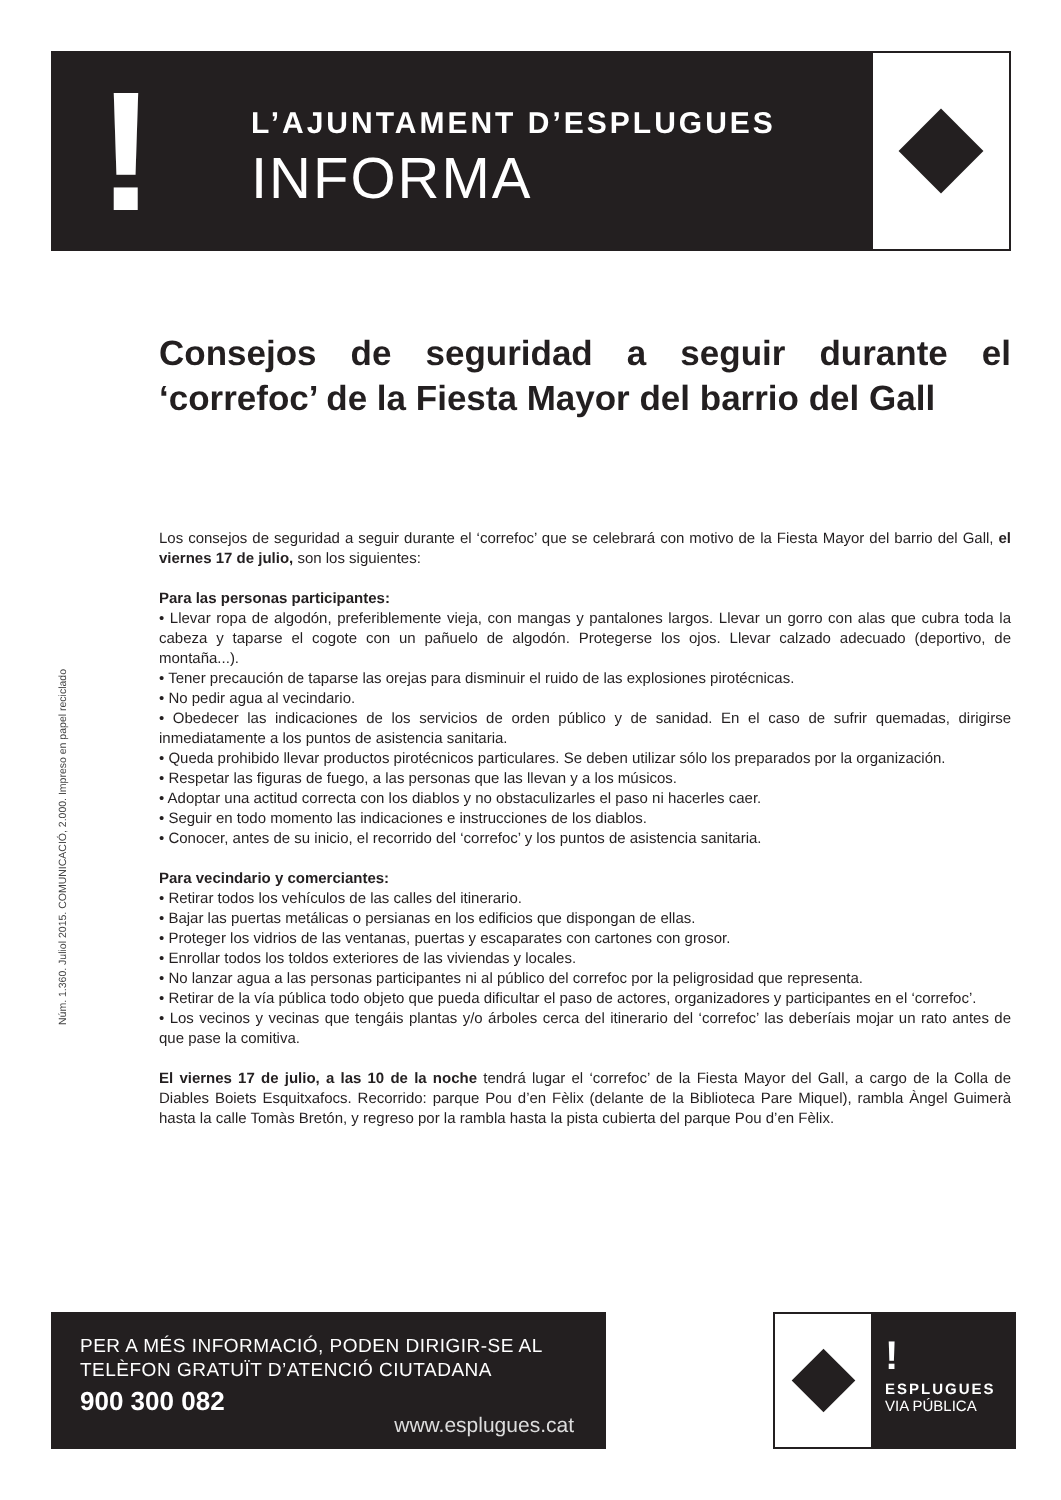!
L’AJUNTAMENT D’ESPLUGUES
INFORMA
Consejos de seguridad a seguir durante el ‘correfoc’ de la Fiesta Mayor del barrio del Gall
Núm. 1.360. Juliol 2015. COMUNICACIÓ, 2.000. Impreso en papel reciclado
Los consejos de seguridad a seguir durante el ‘correfoc’ que se celebrará con motivo de la Fiesta Mayor del barrio del Gall, el viernes 17 de julio, son los siguientes:
Para las personas participantes:
• Llevar ropa de algodón, preferiblemente vieja, con mangas y pantalones largos. Llevar un gorro con alas que cubra toda la cabeza y taparse el cogote con un pañuelo de algodón. Protegerse los ojos. Llevar calzado adecuado (deportivo, de montaña...).
• Tener precaución de taparse las orejas para disminuir el ruido de las explosiones pirotécnicas.
• No pedir agua al vecindario.
• Obedecer las indicaciones de los servicios de orden público y de sanidad. En el caso de sufrir quemadas, dirigirse inmediatamente a los puntos de asistencia sanitaria.
• Queda prohibido llevar productos pirotécnicos particulares. Se deben utilizar sólo los preparados por la organización.
• Respetar las figuras de fuego, a las personas que las llevan y a los músicos.
• Adoptar una actitud correcta con los diablos y no obstaculizarles el paso ni hacerles caer.
• Seguir en todo momento las indicaciones e instrucciones de los diablos.
• Conocer, antes de su inicio, el recorrido del ‘correfoc’ y los puntos de asistencia sanitaria.
Para vecindario y comerciantes:
• Retirar todos los vehículos de las calles del itinerario.
• Bajar las puertas metálicas o persianas en los edificios que dispongan de ellas.
• Proteger los vidrios de las ventanas, puertas y escaparates con cartones con grosor.
• Enrollar todos los toldos exteriores de las viviendas y locales.
• No lanzar agua a las personas participantes ni al público del correfoc por la peligrosidad que representa.
• Retirar de la vía pública todo objeto que pueda dificultar el paso de actores, organizadores y participantes en el ‘correfoc’.
• Los vecinos y vecinas que tengáis plantas y/o árboles cerca del itinerario del ‘correfoc’ las deberíais mojar un rato antes de que pase la comitiva.
El viernes 17 de julio, a las 10 de la noche tendrá lugar el ‘correfoc’ de la Fiesta Mayor del Gall, a cargo de la Colla de Diables Boiets Esquitxafocs. Recorrido: parque Pou d’en Fèlix (delante de la Biblioteca Pare Miquel), rambla Àngel Guimerà hasta la calle Tomàs Bretón, y regreso por la rambla hasta la pista cubierta del parque Pou d’en Fèlix.
PER A MÉS INFORMACIÓ, PODEN DIRIGIR-SE AL
TELÈFON GRATUÏT D’ATENCIÓ CIUTADANA
900 300 082
www.esplugues.cat
!
ESPLUGUES
VIA PÚBLICA